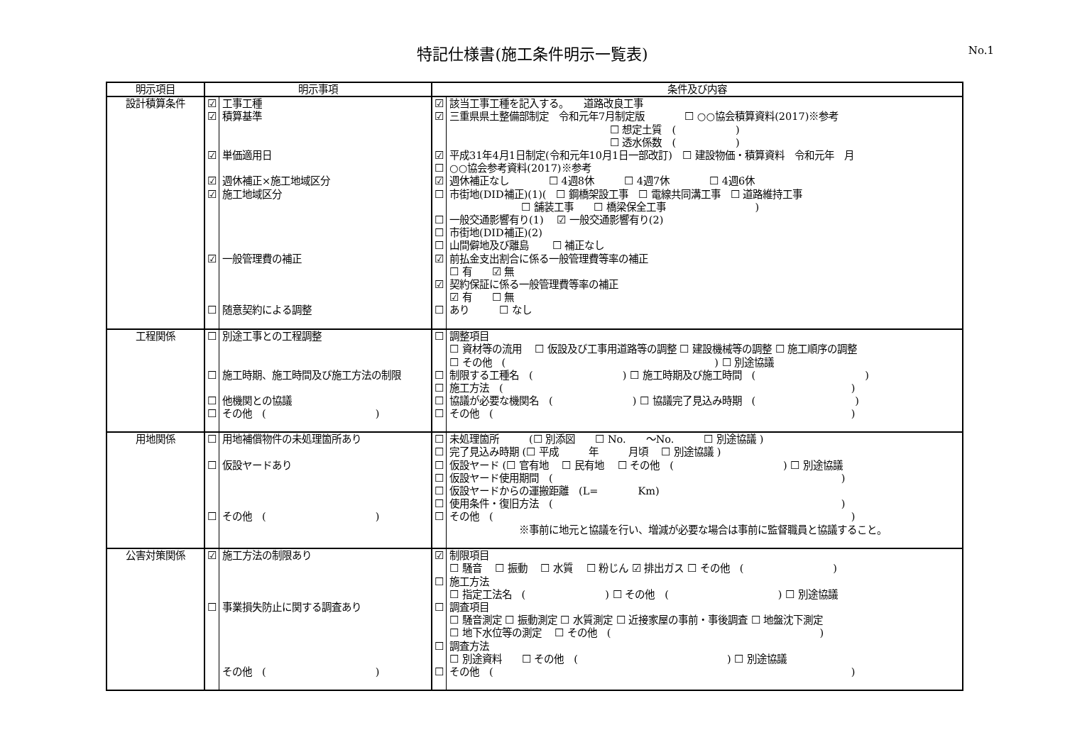特記仕様書(施工条件明示一覧表)
No.1
| 明示項目 | 明示事項 | | 条件及び内容 | |
| --- | --- | --- | --- | --- |
| 設計積算条件 | ☑ ☑ ☑ ☑ ☑ ☑ ☐ | 工事工種 積算基準 単価適用日 週休補正×施工地域区分 施工地域区分 一般管理費の補正 随意契約による調整 | ☑ ☑ ☑ ☐ ☑ ☐ ☐ ☐ ☐ ☑ ☑ ☐ | 該当工事工種を記入する。 道路改良工事 三重県県土整備部制定 令和元年7月制定版 ☐ ○○協会積算資料(2017)※参考 ☐ 想定土質 ( ) ☐ 透水係数 ( ) 平成31年4月1日制定(令和元年10月1日一部改訂) ☐ 建設物価・積算資料 令和元年 月 ○○協会参考資料(2017)※参考 週休補正なし ☐ 4週8休 ☐ 4週7休 ☐ 4週6休 市街地(DID補正)(1)( ☐ 鋼橋架設工事 ☐ 電線共同溝工事 ☐ 道路維持工事 ☐ 舗装工事 ☐ 橋梁保全工事 ) 一般交通影響有り(1) ☑ 一般交通影響有り(2) 市街地(DID補正)(2) 山間僻地及び離島 ☐ 補正なし 前払金支出割合に係る一般管理費等率の補正 ☐ 有 ☑ 無 契約保証に係る一般管理費等率の補正 ☑ 有 ☐ 無 あり ☐ なし |
| 工程関係 | ☐ ☐ ☐ ☐ | 別途工事との工程調整 施工時期、施工時間及び施工方法の制限 他機関との協議 その他 ( ) | ☐ ☐ ☐ ☐ ☐ | 調整項目 ☐ 資材等の流用 ☐ 仮設及び工事用道路等の調整 ☐ 建設機械等の調整 ☐ 施工順序の調整 ☐ その他 ( ) ☐ 別途協議 制限する工種名 ( ) ☐ 施工時期及び施工時間 ( ) 施工方法 ( ) 協議が必要な機関名 ( ) ☐ 協議完了見込み時期 ( ) その他 ( ) |
| 用地関係 | ☐ ☐ ☐ | 用地補償物件の未処理箇所あり 仮設ヤードあり その他 ( ) | ☐ ☐ ☐ ☐ ☐ ☐ ☐ | 未処理箇所 (☐ 別添図 ☐ No. ～No. ☐ 別途協議 ) 完了見込み時期 (☐ 平成 年 月頃 ☐ 別途協議 ) 仮設ヤード (☐ 官有地 ☐ 民有地 ☐ その他 ( ) ☐ 別途協議 仮設ヤード使用期間 ( ) 仮設ヤードからの運搬距離 (L= Km) 使用条件・復旧方法 ( ) その他 ( ) ※事前に地元と協議を行い、増減が必要な場合は事前に監督職員と協議すること。 |
| 公害対策関係 | ☑ ☐ | 施工方法の制限あり 事業損失防止に関する調査あり その他 ( ) | ☑ ☐ ☐ ☐ ☐ | 制限項目 ☐ 騒音 ☐ 振動 ☐ 水質 ☐ 粉じん ☑ 排出ガス ☐ その他 ( ) 施工方法 ☐ 指定工法名 ( ) ☐ その他 ( ) ☐ 別途協議 調査項目 ☐ 騒音測定 ☐ 振動測定 ☐ 水質測定 ☐ 近接家屋の事前・事後調査 ☐ 地盤沈下測定 ☐ 地下水位等の測定 ☐ その他 ( ) 調査方法 ☐ 別途資料 ☐ その他 ( ) ☐ 別途協議 その他 ( ) |